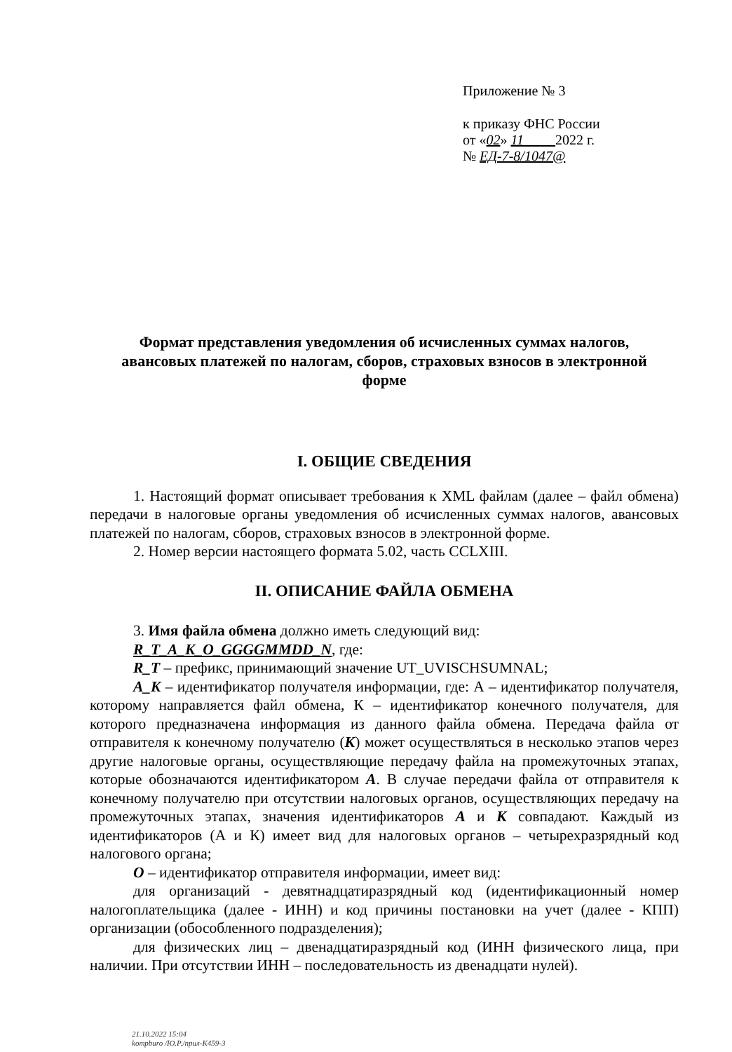Приложение № 3
к приказу ФНС России
от «02» 11 2022 г.
№ ЕД-7-8/1047@
Формат представления уведомления об исчисленных суммах налогов, авансовых платежей по налогам, сборов, страховых взносов в электронной форме
I. ОБЩИЕ СВЕДЕНИЯ
1. Настоящий формат описывает требования к XML файлам (далее – файл обмена) передачи в налоговые органы уведомления об исчисленных суммах налогов, авансовых платежей по налогам, сборов, страховых взносов в электронной форме.
2. Номер версии настоящего формата 5.02, часть CCLXIII.
II. ОПИСАНИЕ ФАЙЛА ОБМЕНА
3. Имя файла обмена должно иметь следующий вид:
R_T_A_K_O_GGGGMMDD_N, где:
R_T – префикс, принимающий значение UT_UVISCHSUMNAL;
A_K – идентификатор получателя информации, где: А – идентификатор получателя, которому направляется файл обмена, К – идентификатор конечного получателя, для которого предназначена информация из данного файла обмена. Передача файла от отправителя к конечному получателю (К) может осуществляться в несколько этапов через другие налоговые органы, осуществляющие передачу файла на промежуточных этапах, которые обозначаются идентификатором А. В случае передачи файла от отправителя к конечному получателю при отсутствии налоговых органов, осуществляющих передачу на промежуточных этапах, значения идентификаторов А и К совпадают. Каждый из идентификаторов (А и К) имеет вид для налоговых органов – четырехразрядный код налогового органа;
O – идентификатор отправителя информации, имеет вид:
для организаций - девятнадцатиразрядный код (идентификационный номер налогоплательщика (далее - ИНН) и код причины постановки на учет (далее - КПП) организации (обособленного подразделения);
для физических лиц – двенадцатиразрядный код (ИНН физического лица, при наличии. При отсутствии ИНН – последовательность из двенадцати нулей).
21.10.2022 15:04
kompburo /Ю.Р./прил-К459-3